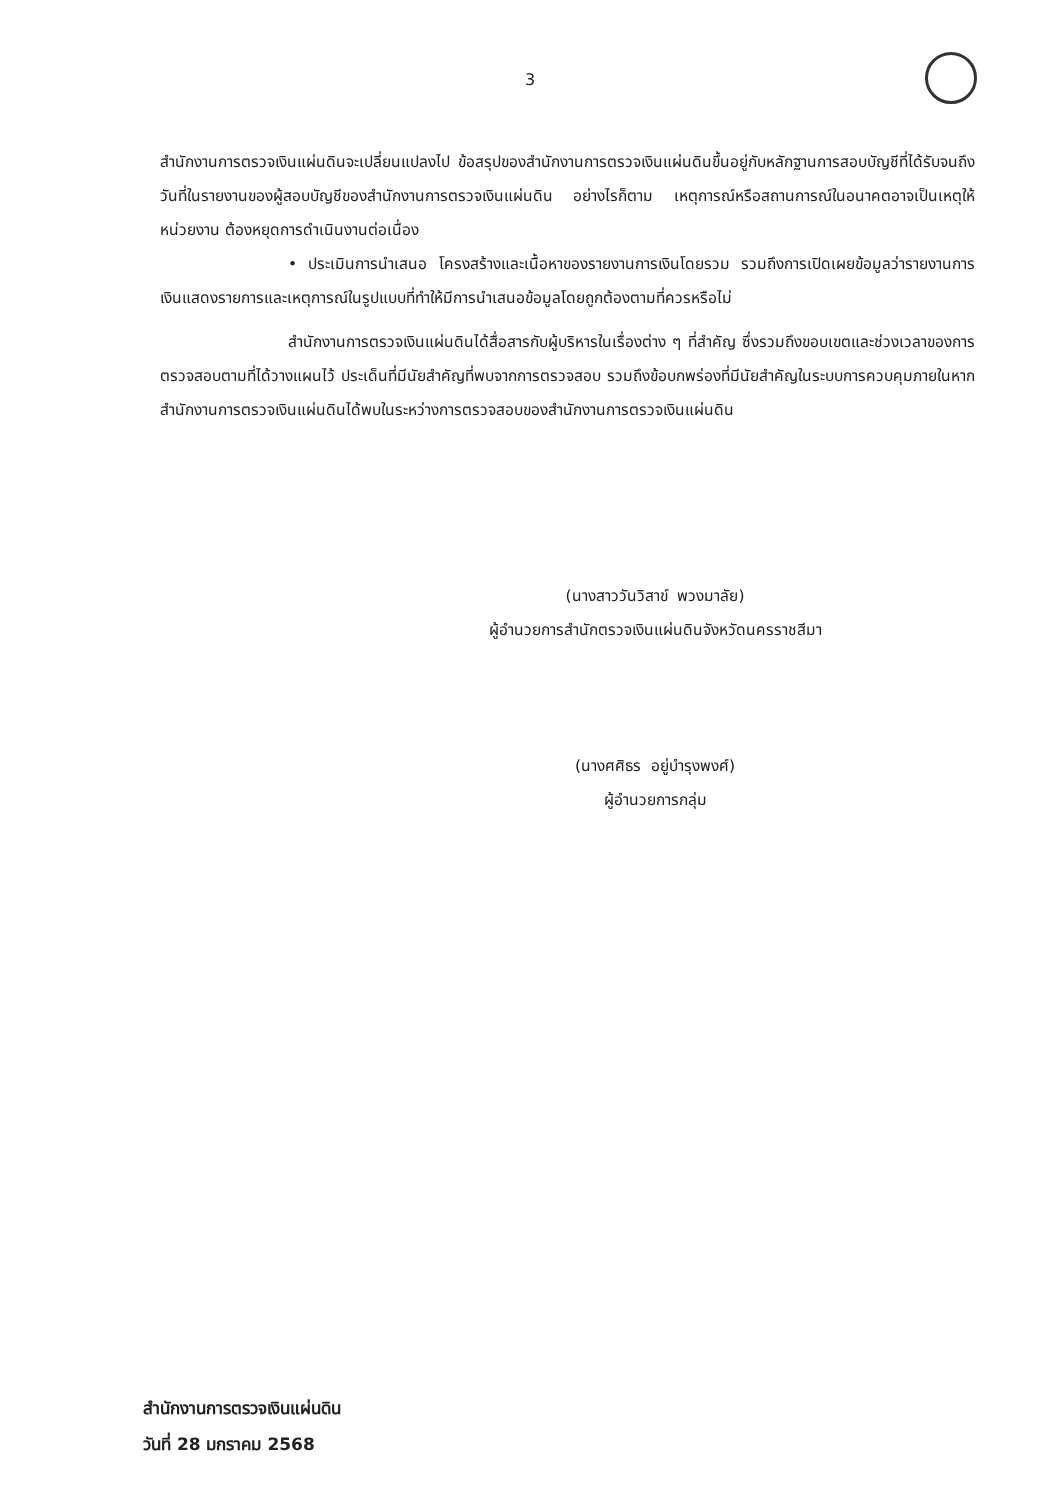3
สำนักงานการตรวจเงินแผ่นดินจะเปลี่ยนแปลงไป ข้อสรุปของสำนักงานการตรวจเงินแผ่นดินขึ้นอยู่กับหลักฐานการสอบบัญชีที่ได้รับจนถึงวันที่ในรายงานของผู้สอบบัญชีของสำนักงานการตรวจเงินแผ่นดิน อย่างไรก็ตาม เหตุการณ์หรือสถานการณ์ในอนาคตอาจเป็นเหตุให้หน่วยงาน ต้องหยุดการดำเนินงานต่อเนื่อง
• ประเมินการนำเสนอ โครงสร้างและเนื้อหาของรายงานการเงินโดยรวม รวมถึงการเปิดเผยข้อมูลว่ารายงานการเงินแสดงรายการและเหตุการณ์ในรูปแบบที่ทำให้มีการนำเสนอข้อมูลโดยถูกต้องตามที่ควรหรือไม่
สำนักงานการตรวจเงินแผ่นดินได้สื่อสารกับผู้บริหารในเรื่องต่าง ๆ ที่สำคัญ ซึ่งรวมถึงขอบเขตและช่วงเวลาของการตรวจสอบตามที่ได้วางแผนไว้ ประเด็นที่มีนัยสำคัญที่พบจากการตรวจสอบ รวมถึงข้อบกพร่องที่มีนัยสำคัญในระบบการควบคุมภายในหากสำนักงานการตรวจเงินแผ่นดินได้พบในระหว่างการตรวจสอบของสำนักงานการตรวจเงินแผ่นดิน
(นางสาววันวิสาข์ พวงมาลัย)
ผู้อำนวยการสำนักตรวจเงินแผ่นดินจังหวัดนครราชสีมา
(นางศศิธร อยู่บำรุงพงศ์)
ผู้อำนวยการกลุ่ม
สำนักงานการตรวจเงินแผ่นดิน
วันที่ 28 มกราคม 2568